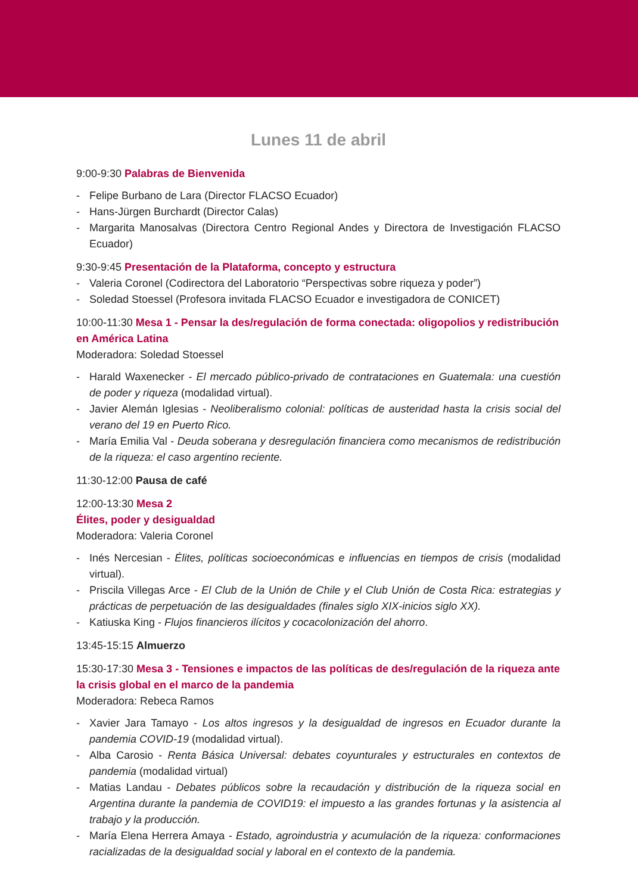Lunes 11 de abril
9:00-9:30 Palabras de Bienvenida
Felipe Burbano de Lara (Director FLACSO Ecuador)
Hans-Jürgen Burchardt (Director Calas)
Margarita Manosalvas (Directora Centro Regional Andes y Directora de Investigación FLACSO Ecuador)
9:30-9:45 Presentación de la Plataforma, concepto y estructura
Valeria Coronel (Codirectora del Laboratorio “Perspectivas sobre riqueza y poder”)
Soledad Stoessel (Profesora invitada FLACSO Ecuador e investigadora de CONICET)
10:00-11:30 Mesa 1 - Pensar la des/regulación de forma conectada: oligopolios y redistribución en América Latina
Moderadora: Soledad Stoessel
Harald Waxenecker - El mercado público-privado de contrataciones en Guatemala: una cuestión de poder y riqueza (modalidad virtual).
Javier Alemán Iglesias - Neoliberalismo colonial: políticas de austeridad hasta la crisis social del verano del 19 en Puerto Rico.
María Emilia Val - Deuda soberana y desregulación financiera como mecanismos de redistribución de la riqueza: el caso argentino reciente.
11:30-12:00 Pausa de café
12:00-13:30 Mesa 2
Élites, poder y desigualdad
Moderadora: Valeria Coronel
Inés Nercesian - Élites, políticas socioeconómicas e influencias en tiempos de crisis (modalidad virtual).
Priscila Villegas Arce - El Club de la Unión de Chile y el Club Unión de Costa Rica: estrategias y prácticas de perpetuación de las desigualdades (finales siglo XIX-inicios siglo XX).
Katiuska King - Flujos financieros ilícitos y cocacolonización del ahorro.
13:45-15:15 Almuerzo
15:30-17:30 Mesa 3 - Tensiones e impactos de las políticas de des/regulación de la riqueza ante la crisis global en el marco de la pandemia
Moderadora: Rebeca Ramos
Xavier Jara Tamayo - Los altos ingresos y la desigualdad de ingresos en Ecuador durante la pandemia COVID-19 (modalidad virtual).
Alba Carosio - Renta Básica Universal: debates coyunturales y estructurales en contextos de pandemia (modalidad virtual)
Matias Landau - Debates públicos sobre la recaudación y distribución de la riqueza social en Argentina durante la pandemia de COVID19: el impuesto a las grandes fortunas y la asistencia al trabajo y la producción.
María Elena Herrera Amaya - Estado, agroindustria y acumulación de la riqueza: conformaciones racializadas de la desigualdad social y laboral en el contexto de la pandemia.